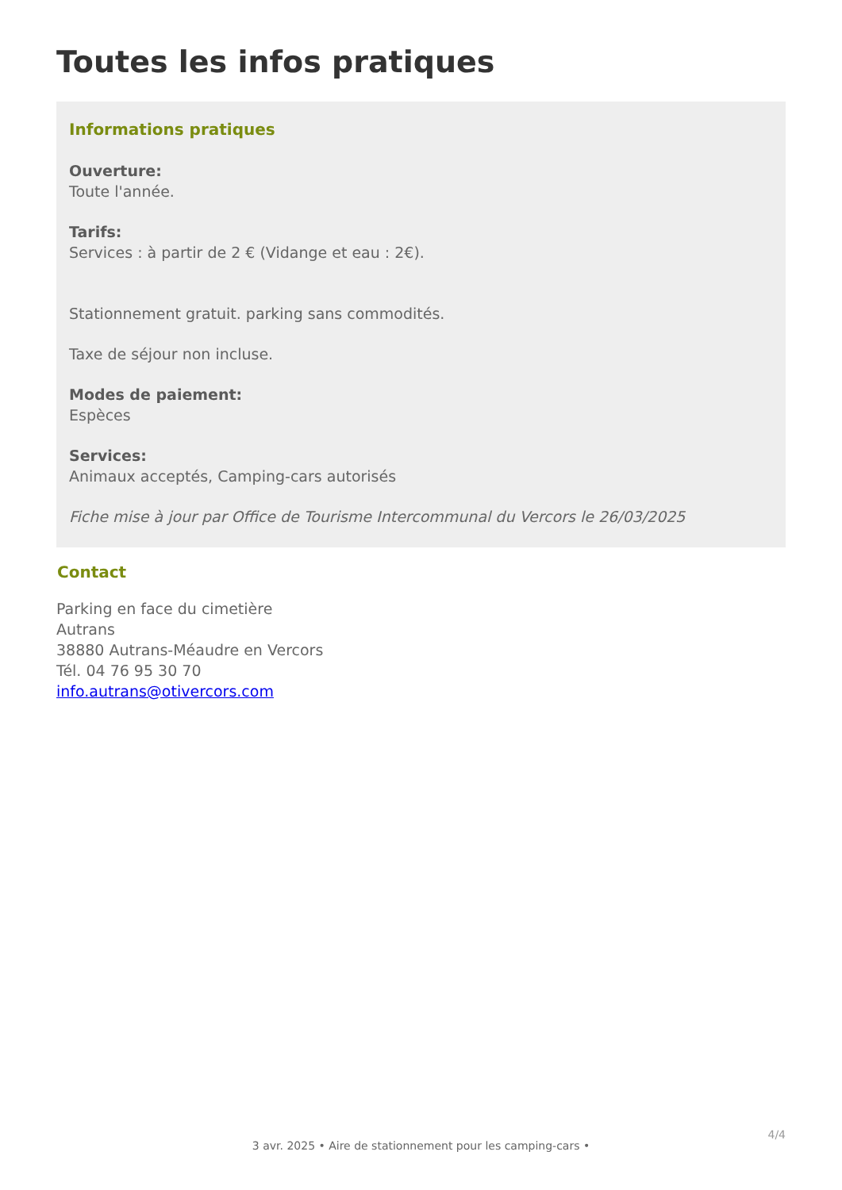Toutes les infos pratiques
Informations pratiques
Ouverture:
Toute l'année.
Tarifs:
Services : à partir de 2 € (Vidange et eau : 2€).
Stationnement gratuit. parking sans commodités.
Taxe de séjour non incluse.
Modes de paiement:
Espèces
Services:
Animaux acceptés, Camping-cars autorisés
Fiche mise à jour par Office de Tourisme Intercommunal du Vercors le 26/03/2025
Contact
Parking en face du cimetière
Autrans
38880 Autrans-Méaudre en Vercors
Tél. 04 76 95 30 70
info.autrans@otivercors.com
4/4
3 avr. 2025 • Aire de stationnement pour les camping-cars •